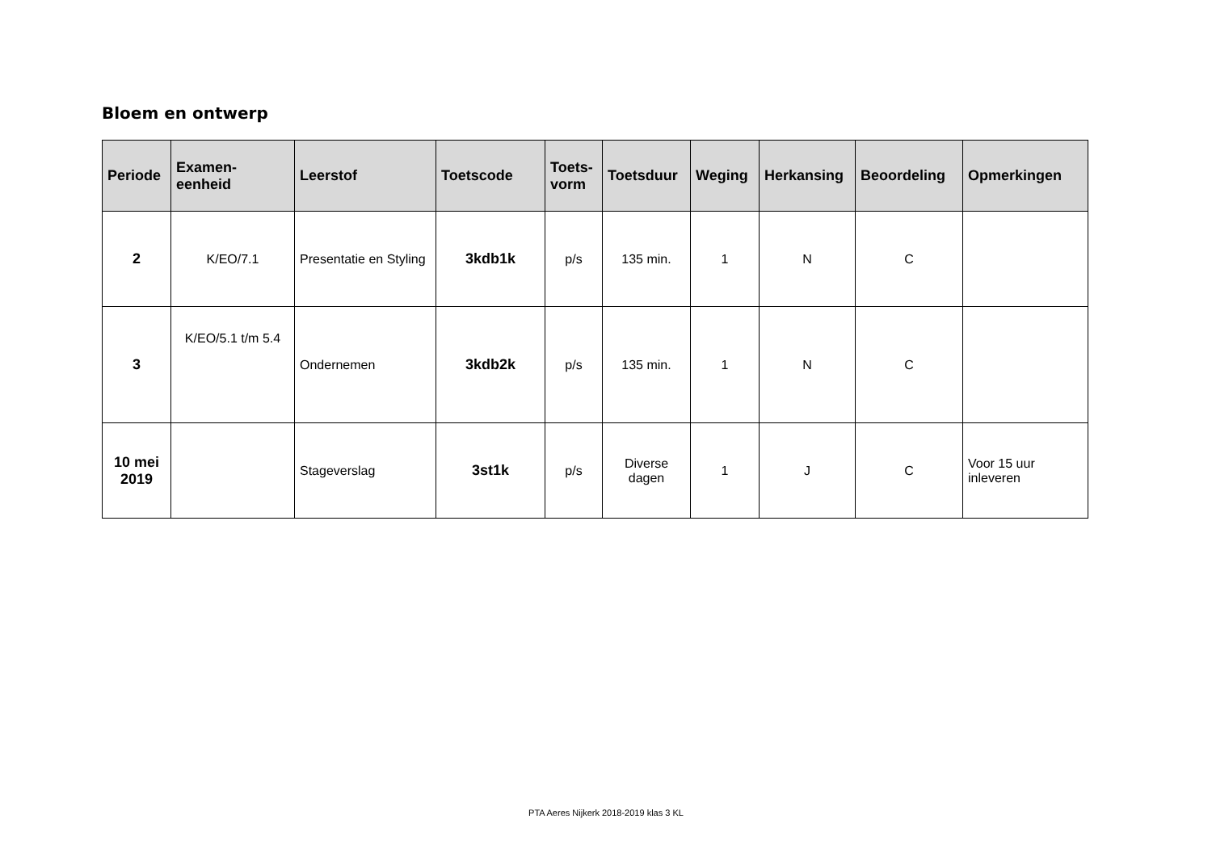Bloem en ontwerp
| Periode | Examen- eenheid | Leerstof | Toetscode | Toets- vorm | Toetsduur | Weging | Herkansing | Beoordeling | Opmerkingen |
| --- | --- | --- | --- | --- | --- | --- | --- | --- | --- |
| 2 | K/EO/7.1 | Presentatie en Styling | 3kdb1k | p/s | 135 min. | 1 | N | C | |
| 3 | K/EO/5.1 t/m 5.4 | Ondernemen | 3kdb2k | p/s | 135 min. | 1 | N | C | |
| 10 mei 2019 | | Stageverslag | 3st1k | p/s | Diverse dagen | 1 | J | C | Voor 15 uur inleveren |
PTA Aeres Nijkerk 2018-2019 klas 3 KL